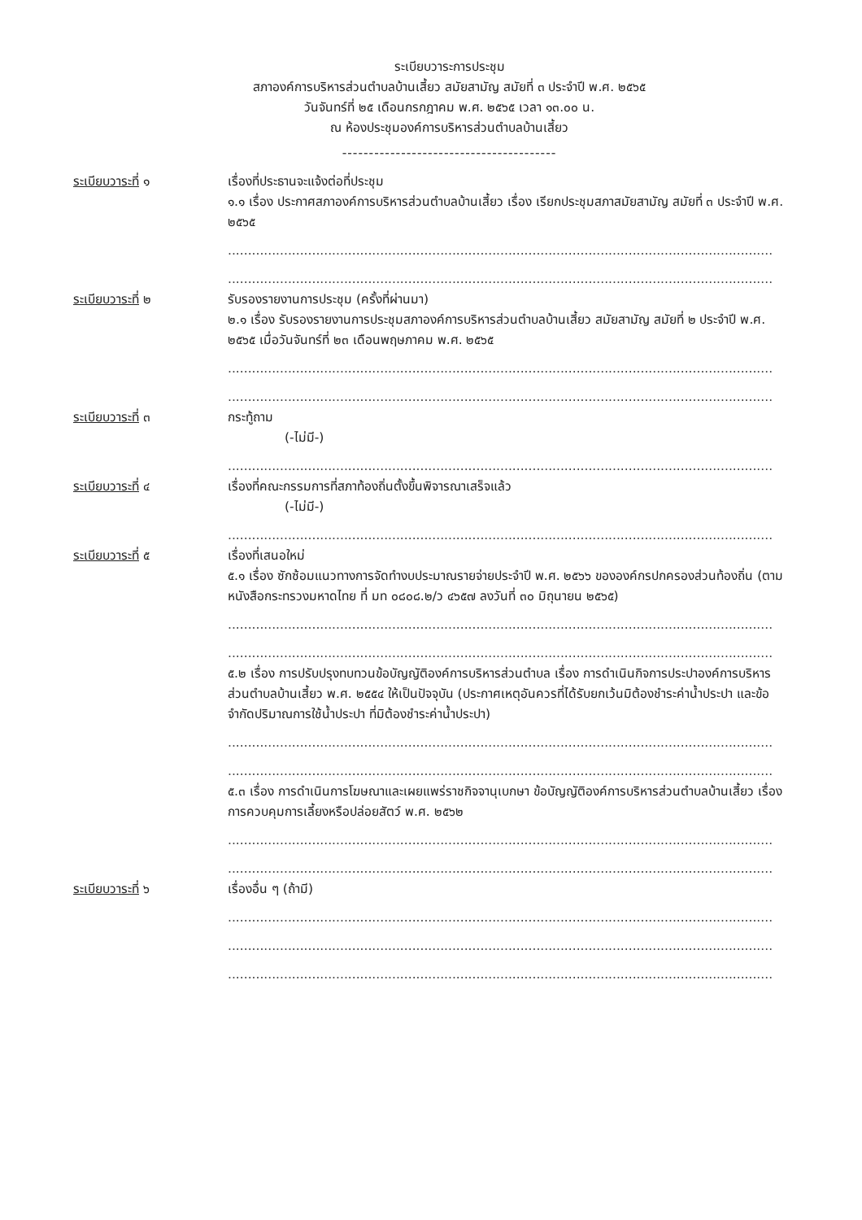ระเบียบวาระการประชุม
สภาองค์การบริหารส่วนตำบลบ้านเสี้ยว สมัยสามัญ สมัยที่ ๓ ประจำปี พ.ศ. ๒๕๖๕
วันจันทร์ที่ ๒๕ เดือนกรกฎาคม พ.ศ. ๒๕๖๕ เวลา ๑๓.๐๐ น.
ณ ห้องประชุมองค์การบริหารส่วนตำบลบ้านเสี้ยว
----------------------------------------
ระเบียบวาระที่ ๑ เรื่องที่ประธานจะแจ้งต่อที่ประชุม
๑.๑ เรื่อง ประกาศสภาองค์การบริหารส่วนตำบลบ้านเสี้ยว เรื่อง เรียกประชุมสภาสมัยสามัญ สมัยที่ ๓ ประจำปี พ.ศ. ๒๕๖๕
........................................................................................................................................
........................................................................................................................................
ระเบียบวาระที่ ๒ รับรองรายงานการประชุม (ครั้งที่ผ่านมา)
๒.๑ เรื่อง รับรองรายงานการประชุมสภาองค์การบริหารส่วนตำบลบ้านเสี้ยว สมัยสามัญ สมัยที่ ๒ ประจำปี พ.ศ. ๒๕๖๕ เมื่อวันจันทร์ที่ ๒๓ เดือนพฤษภาคม พ.ศ. ๒๕๖๕
........................................................................................................................................
........................................................................................................................................
ระเบียบวาระที่ ๓ กระทู้ถาม
(-ไม่มี-)
........................................................................................................................................
ระเบียบวาระที่ ๔ เรื่องที่คณะกรรมการที่สภาท้องถิ่นตั้งขึ้นพิจารณาเสร็จแล้ว
(-ไม่มี-)
........................................................................................................................................
ระเบียบวาระที่ ๕ เรื่องที่เสนอใหม่
๕.๑ เรื่อง ซักซ้อมแนวทางการจัดทำงบประมาณรายจ่ายประจำปี พ.ศ. ๒๕๖๖ ขององค์กรปกครองส่วนท้องถิ่น (ตามหนังสือกระทรวงมหาดไทย ที่ มท ๐๘๐๘.๒/ว ๔๖๕๗ ลงวันที่ ๓๐ มิถุนายน ๒๕๖๕)
........................................................................................................................................
........................................................................................................................................
๕.๒ เรื่อง การปรับปรุงทบทวนข้อบัญญัติองค์การบริหารส่วนตำบล เรื่อง การดำเนินกิจการประปาองค์การบริหารส่วนตำบลบ้านเสี้ยว พ.ศ. ๒๕๕๔ ให้เป็นปัจจุบัน (ประกาศเหตุอันควรที่ได้รับยกเว้นมิต้องชำระค่าน้ำประปา และข้อจำกัดปริมาณการใช้น้ำประปา ที่มิต้องชำระค่าน้ำประปา)
........................................................................................................................................
........................................................................................................................................
๕.๓ เรื่อง การดำเนินการโฆษณาและเผยแพร่ราชกิจจานุเบกษา ข้อบัญญัติองค์การบริหารส่วนตำบลบ้านเสี้ยว เรื่อง การควบคุมการเลี้ยงหรือปล่อยสัตว์ พ.ศ. ๒๕๖๒
........................................................................................................................................
........................................................................................................................................
ระเบียบวาระที่ ๖ เรื่องอื่น ๆ (ถ้ามี)
........................................................................................................................................
........................................................................................................................................
........................................................................................................................................